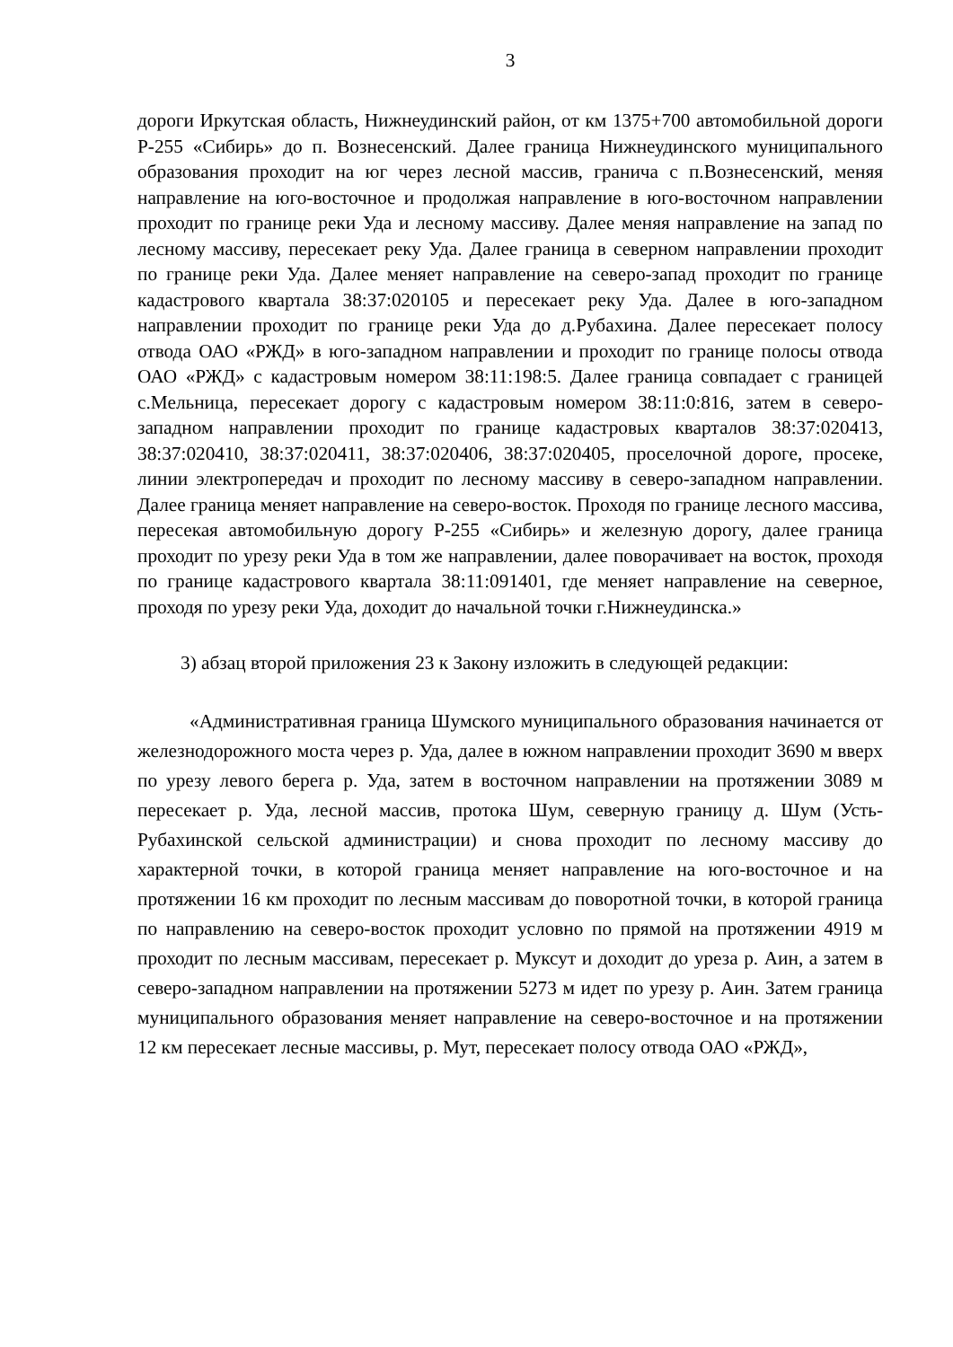3
дороги Иркутская область, Нижнеудинский район, от км 1375+700 автомобильной дороги Р-255 «Сибирь» до п. Вознесенский. Далее граница Нижнеудинского муниципального образования проходит на юг через лесной массив, гранича с п.Вознесенский, меняя направление на юго-восточное и продолжая направление в юго-восточном направлении проходит по границе реки Уда и лесному массиву. Далее меняя направление на запад по лесному массиву, пересекает реку Уда. Далее граница в северном направлении проходит по границе реки Уда. Далее меняет направление на северо-запад проходит по границе кадастрового квартала 38:37:020105 и пересекает реку Уда. Далее в юго-западном направлении проходит по границе реки Уда до д.Рубахина. Далее пересекает полосу отвода ОАО «РЖД» в юго-западном направлении и проходит по границе полосы отвода ОАО «РЖД» с кадастровым номером 38:11:198:5. Далее граница совпадает с границей с.Мельница, пересекает дорогу с кадастровым номером 38:11:0:816, затем в северо-западном направлении проходит по границе кадастровых кварталов 38:37:020413, 38:37:020410, 38:37:020411, 38:37:020406, 38:37:020405, проселочной дороге, просеке, линии электропередач и проходит по лесному массиву в северо-западном направлении. Далее граница меняет направление на северо-восток. Проходя по границе лесного массива, пересекая автомобильную дорогу Р-255 «Сибирь» и железную дорогу, далее граница проходит по урезу реки Уда в том же направлении, далее поворачивает на восток, проходя по границе кадастрового квартала 38:11:091401, где меняет направление на северное, проходя по урезу реки Уда, доходит до начальной точки г.Нижнеудинска.»
3) абзац второй приложения 23 к Закону изложить в следующей редакции:
«Административная граница Шумского муниципального образования начинается от железнодорожного моста через р. Уда, далее в южном направлении проходит 3690 м вверх по урезу левого берега р. Уда, затем в восточном направлении на протяжении 3089 м пересекает р. Уда, лесной массив, протока Шум, северную границу д. Шум (Усть-Рубахинской сельской администрации) и снова проходит по лесному массиву до характерной точки, в которой граница меняет направление на юго-восточное и на протяжении 16 км проходит по лесным массивам до поворотной точки, в которой граница по направлению на северо-восток проходит условно по прямой на протяжении 4919 м проходит по лесным массивам, пересекает р. Муксут и доходит до уреза р. Аин, а затем в северо-западном направлении на протяжении 5273 м идет по урезу р. Аин. Затем граница муниципального образования меняет направление на северо-восточное и на протяжении 12 км пересекает лесные массивы, р. Мут, пересекает полосу отвода ОАО «РЖД»,